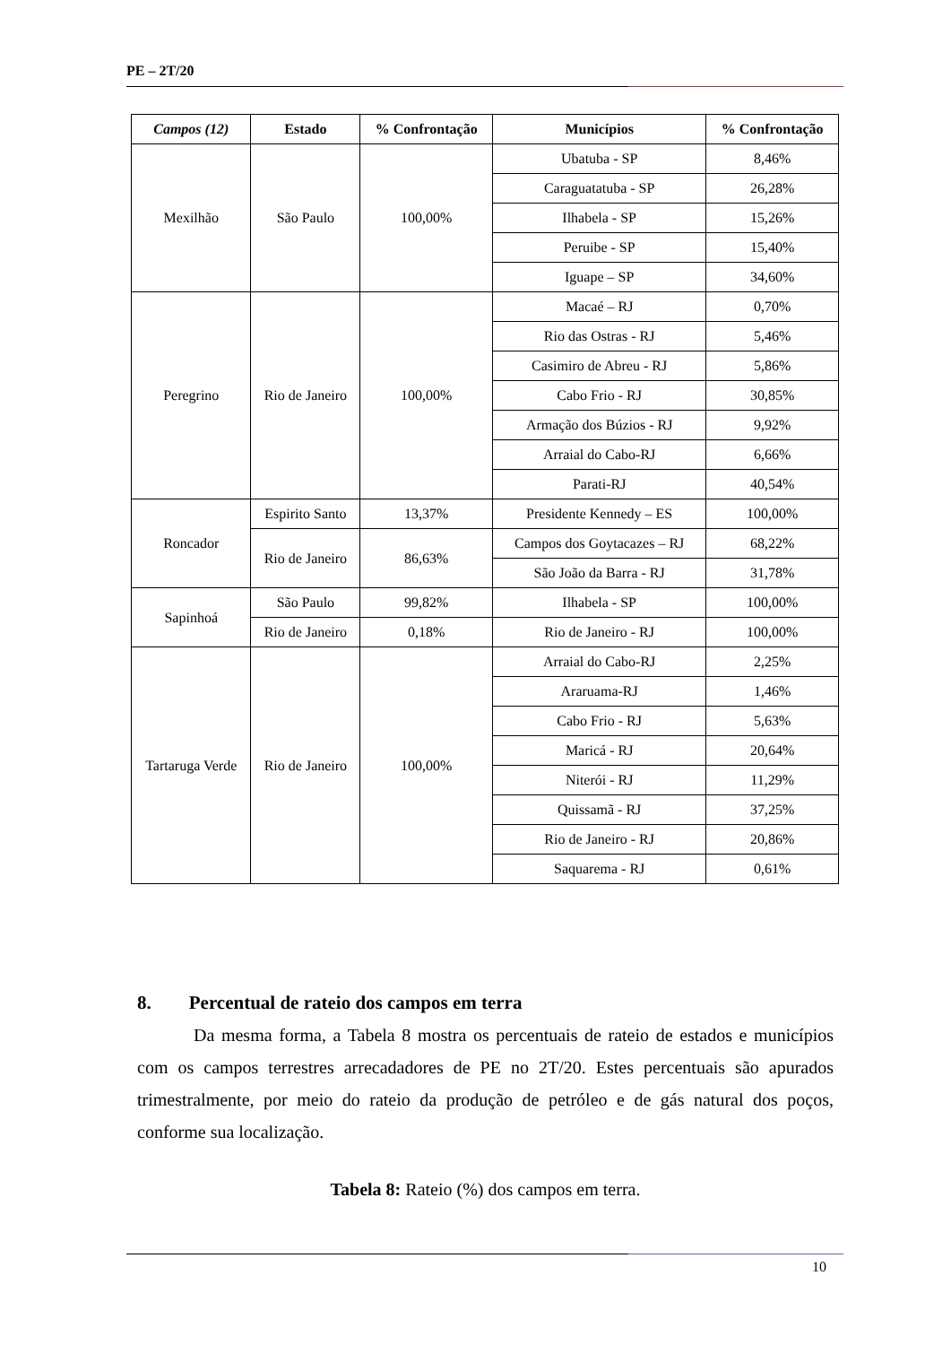PE – 2T/20
| Campos (12) | Estado | % Confrontação | Municípios | % Confrontação |
| --- | --- | --- | --- | --- |
| Mexilhão | São Paulo | 100,00% | Ubatuba - SP | 8,46% |
| | | | Caraguatatuba - SP | 26,28% |
| | | | Ilhabela - SP | 15,26% |
| | | | Peruibe - SP | 15,40% |
| | | | Iguape – SP | 34,60% |
| Peregrino | Rio de Janeiro | 100,00% | Macaé – RJ | 0,70% |
| | | | Rio das Ostras - RJ | 5,46% |
| | | | Casimiro de Abreu - RJ | 5,86% |
| | | | Cabo Frio - RJ | 30,85% |
| | | | Armação dos Búzios - RJ | 9,92% |
| | | | Arraial do Cabo-RJ | 6,66% |
| | | | Parati-RJ | 40,54% |
| Roncador | Espirito Santo | 13,37% | Presidente Kennedy – ES | 100,00% |
| | Rio de Janeiro | 86,63% | Campos dos Goytacazes – RJ | 68,22% |
| | | | São João da Barra - RJ | 31,78% |
| Sapinhoá | São Paulo | 99,82% | Ilhabela - SP | 100,00% |
| | Rio de Janeiro | 0,18% | Rio de Janeiro - RJ | 100,00% |
| Tartaruga Verde | Rio de Janeiro | 100,00% | Arraial do Cabo-RJ | 2,25% |
| | | | Araruama-RJ | 1,46% |
| | | | Cabo Frio - RJ | 5,63% |
| | | | Maricá - RJ | 20,64% |
| | | | Niterói - RJ | 11,29% |
| | | | Quissamã - RJ | 37,25% |
| | | | Rio de Janeiro - RJ | 20,86% |
| | | | Saquarema - RJ | 0,61% |
8. Percentual de rateio dos campos em terra
Da mesma forma, a Tabela 8 mostra os percentuais de rateio de estados e municípios com os campos terrestres arrecadadores de PE no 2T/20. Estes percentuais são apurados trimestralmente, por meio do rateio da produção de petróleo e de gás natural dos poços, conforme sua localização.
Tabela 8: Rateio (%) dos campos em terra.
10